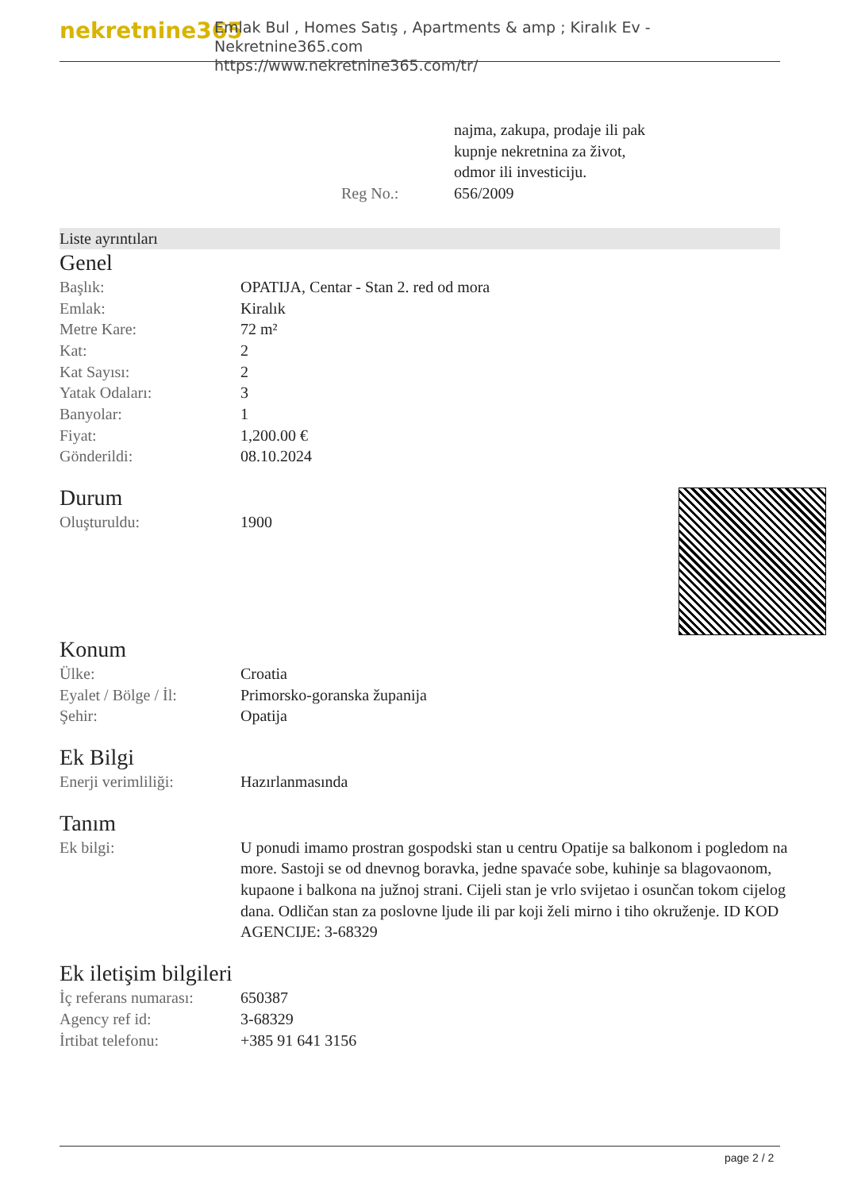nekretnine365
Emlak Bul , Homes Satış , Apartments & amp ; Kiralık Ev - Nekretnine365.com
https://www.nekretnine365.com/tr/
| | najma, zakupa, prodaje ili pak kupnje nekretnina za život, odmor ili investiciju. |
| Reg No.: | 656/2009 |
Liste ayrıntıları
Genel
| Başlık: | OPATIJA, Centar - Stan 2. red od mora |
| Emlak: | Kiralık |
| Metre Kare: | 72 m² |
| Kat: | 2 |
| Kat Sayısı: | 2 |
| Yatak Odaları: | 3 |
| Banyolar: | 1 |
| Fiyat: | 1,200.00 € |
| Gönderildi: | 08.10.2024 |
Durum
| Oluşturuldu: | 1900 |
Konum
| Ülke: | Croatia |
| Eyalet / Bölge / İl: | Primorsko-goranska županija |
| Şehir: | Opatija |
Ek Bilgi
| Enerji verimliliği: | Hazırlanmasında |
Tanım
| Ek bilgi: | U ponudi imamo prostran gospodski stan u centru Opatije sa balkonom i pogledom na more. Sastoji se od dnevnog boravka, jedne spavaće sobe, kuhinje sa blagovaonom, kupaone i balkona na južnoj strani. Cijeli stan je vrlo svijetao i osunčan tokom cijelog dana. Odličan stan za poslovne ljude ili par koji želi mirno i tiho okruženje. ID KOD AGENCIJE: 3-68329 |
Ek iletişim bilgileri
| İç referans numarası: | 650387 |
| Agency ref id: | 3-68329 |
| İrtibat telefonu: | +385 91 641 3156 |
page 2 / 2